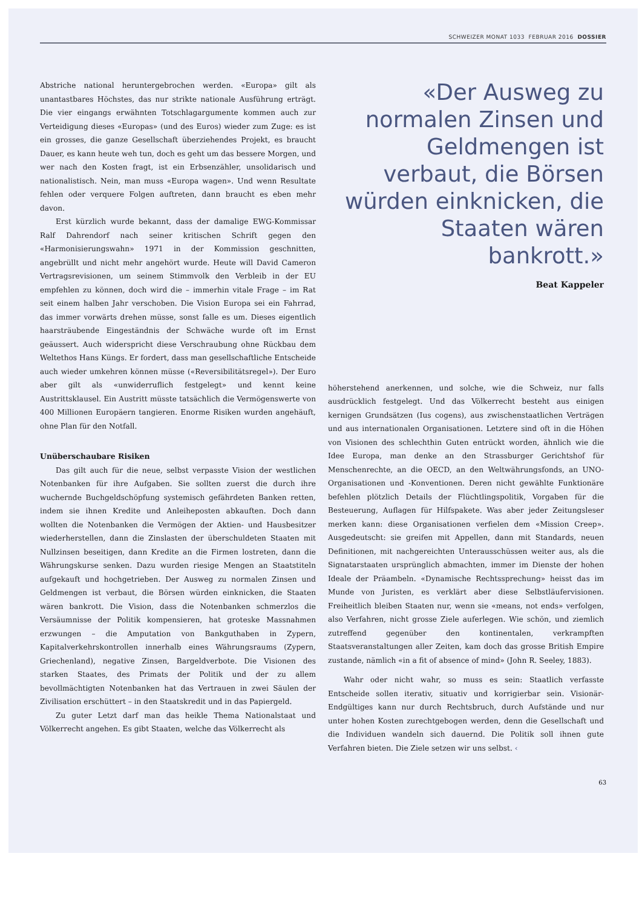SCHWEIZER MONAT 1033 FEBRUAR 2016 DOSSIER
Abstriche national heruntergebrochen werden. «Europa» gilt als unantastbares Höchstes, das nur strikte nationale Ausführung erträgt. Die vier eingangs erwähnten Totschlagargumente kommen auch zur Verteidigung dieses «Europas» (und des Euros) wieder zum Zuge: es ist ein grosses, die ganze Gesellschaft überziehendes Projekt, es braucht Dauer, es kann heute weh tun, doch es geht um das bessere Morgen, und wer nach den Kosten fragt, ist ein Erbsenzähler, unsolidarisch und nationalistisch. Nein, man muss «Europa wagen». Und wenn Resultate fehlen oder verquere Folgen auftreten, dann braucht es eben mehr davon.
Erst kürzlich wurde bekannt, dass der damalige EWG-Kommissar Ralf Dahrendorf nach seiner kritischen Schrift gegen den «Harmonisierungswahn» 1971 in der Kommission geschnitten, angebrüllt und nicht mehr angehört wurde. Heute will David Cameron Vertragsrevisionen, um seinem Stimmvolk den Verbleib in der EU empfehlen zu können, doch wird die – immerhin vitale Frage – im Rat seit einem halben Jahr verschoben. Die Vision Europa sei ein Fahrrad, das immer vorwärts drehen müsse, sonst falle es um. Dieses eigentlich haarsträubende Eingeständnis der Schwäche wurde oft im Ernst geäussert. Auch widerspricht diese Verschraubung ohne Rückbau dem Weltethos Hans Küngs. Er fordert, dass man gesellschaftliche Entscheide auch wieder umkehren können müsse («Reversibilitätsregel»). Der Euro aber gilt als «unwiderruflich festgelegt» und kennt keine Austrittsklausel. Ein Austritt müsste tatsächlich die Vermögenswerte von 400 Millionen Europäern tangieren. Enorme Risiken wurden angehäuft, ohne Plan für den Notfall.
Unüberschaubare Risiken
Das gilt auch für die neue, selbst verpasste Vision der westlichen Notenbanken für ihre Aufgaben. Sie sollten zuerst die durch ihre wuchernde Buchgeldschöpfung systemisch gefährdeten Banken retten, indem sie ihnen Kredite und Anleiheposten abkauften. Doch dann wollten die Notenbanken die Vermögen der Aktien- und Hausbesitzer wiederherstellen, dann die Zinslasten der überschuldeten Staaten mit Nullzinsen beseitigen, dann Kredite an die Firmen lostreten, dann die Währungskurse senken. Dazu wurden riesige Mengen an Staatstiteln aufgekauft und hochgetrieben. Der Ausweg zu normalen Zinsen und Geldmengen ist verbaut, die Börsen würden einknicken, die Staaten wären bankrott. Die Vision, dass die Notenbanken schmerzlos die Versäumnisse der Politik kompensieren, hat groteske Massnahmen erzwungen – die Amputation von Bankguthaben in Zypern, Kapitalverkehrskontrollen innerhalb eines Währungsraums (Zypern, Griechenland), negative Zinsen, Bargeldverbote. Die Visionen des starken Staates, des Primats der Politik und der zu allem bevollmächtigten Notenbanken hat das Vertrauen in zwei Säulen der Zivilisation erschüttert – in den Staatskredit und in das Papiergeld.
Zu guter Letzt darf man das heikle Thema Nationalstaat und Völkerrecht angehen. Es gibt Staaten, welche das Völkerrecht als
«Der Ausweg zu normalen Zinsen und Geldmengen ist verbaut, die Börsen würden einknicken, die Staaten wären bankrott.»
Beat Kappeler
höherstehend anerkennen, und solche, wie die Schweiz, nur falls ausdrücklich festgelegt. Und das Völkerrecht besteht aus einigen kernigen Grundsätzen (Ius cogens), aus zwischenstaatlichen Verträgen und aus internationalen Organisationen. Letztere sind oft in die Höhen von Visionen des schlechthin Guten entrückt worden, ähnlich wie die Idee Europa, man denke an den Strassburger Gerichtshof für Menschenrechte, an die OECD, an den Weltwährungsfonds, an UNO-Organisationen und -Konventionen. Deren nicht gewählte Funktionäre befehlen plötzlich Details der Flüchtlingspolitik, Vorgaben für die Besteuerung, Auflagen für Hilfspakete. Was aber jeder Zeitungsleser merken kann: diese Organisationen verfielen dem «Mission Creep». Ausgedeutscht: sie greifen mit Appellen, dann mit Standards, neuen Definitionen, mit nachgereichten Unterausschüssen weiter aus, als die Signatarstaaten ursprünglich abmachten, immer im Dienste der hohen Ideale der Präambeln. «Dynamische Rechtssprechung» heisst das im Munde von Juristen, es verklärt aber diese Selbstläufervisionen. Freiheitlich bleiben Staaten nur, wenn sie «means, not ends» verfolgen, also Verfahren, nicht grosse Ziele auferlegen. Wie schön, und ziemlich zutreffend gegenüber den kontinentalen, verkrampften Staatsveranstaltungen aller Zeiten, kam doch das grosse British Empire zustande, nämlich «in a fit of absence of mind» (John R. Seeley, 1883).
Wahr oder nicht wahr, so muss es sein: Staatlich verfasste Entscheide sollen iterativ, situativ und korrigierbar sein. Visionär-Endgültiges kann nur durch Rechtsbruch, durch Aufstände und nur unter hohen Kosten zurechtgebogen werden, denn die Gesellschaft und die Individuen wandeln sich dauernd. Die Politik soll ihnen gute Verfahren bieten. Die Ziele setzen wir uns selbst. ‹
63